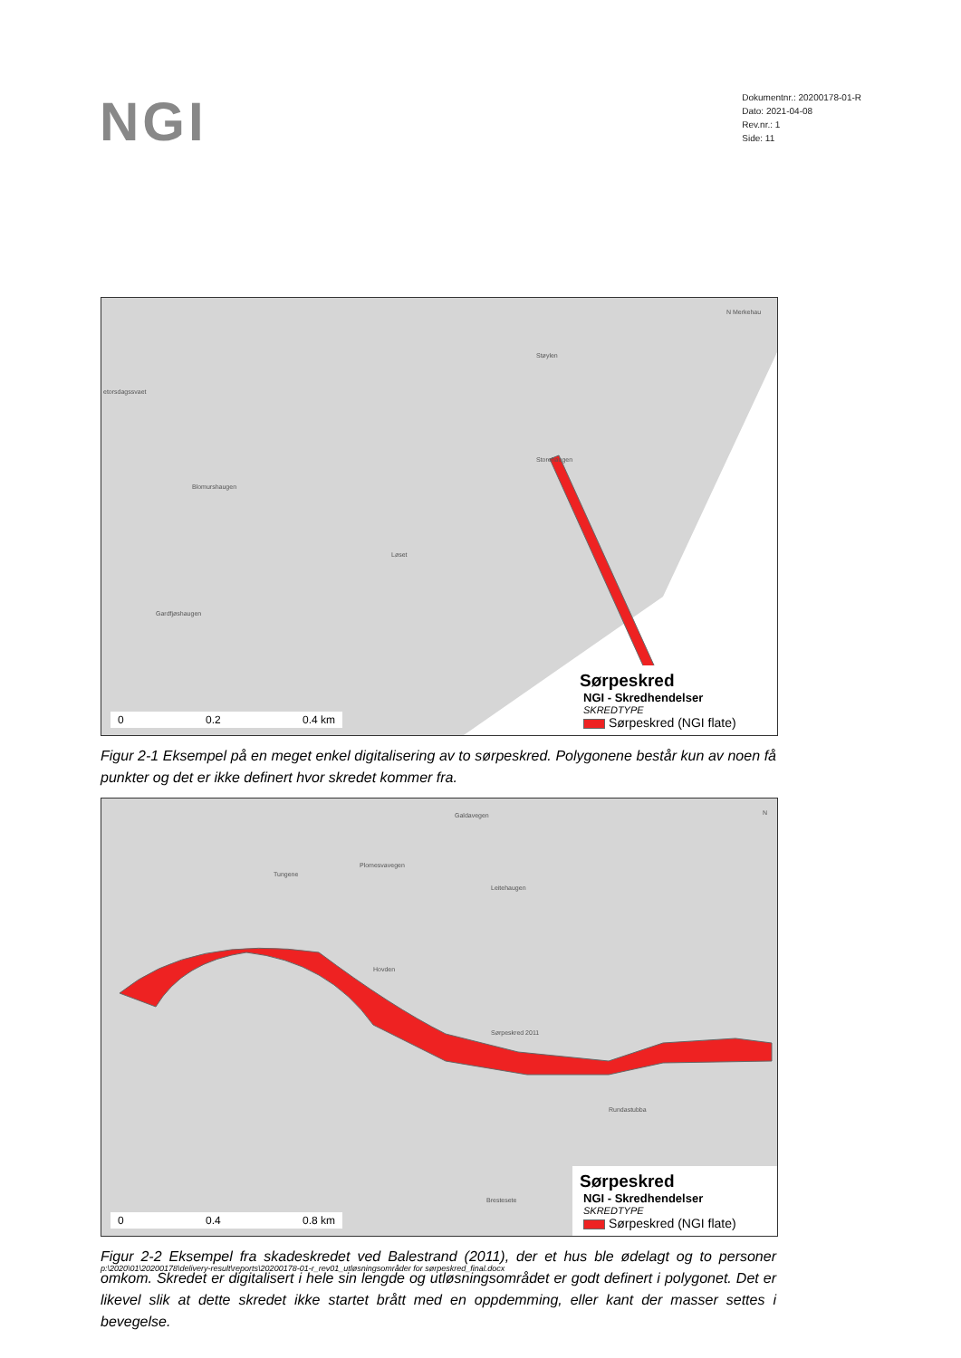NGI
Dokumentnr.: 20200178-01-R
Dato: 2021-04-08
Rev.nr.: 1
Side: 11
etorsdagssvaet
Støylen
Storehaugen
Blomurshaugen
Løset
Gardfjøshaugen
N Merkehau
0 0.2 0.4 km
Sørpeskred
NGI - Skredhendelser
SKREDTYPE
Sørpeskred (NGI flate)
Figur 2-1 Eksempel på en meget enkel digitalisering av to sørpeskred. Polygonene består kun av noen få punkter og det er ikke definert hvor skredet kommer fra.
Galdavegen
Tungene
Plomesvavegen
Leitehaugen
Hovden
Sørpeskred 2011
Rundastubba
Brestesete
N
0 0.4 0.8 km
Sørpeskred
NGI - Skredhendelser
SKREDTYPE
Sørpeskred (NGI flate)
Figur 2-2 Eksempel fra skadeskredet ved Balestrand (2011), der et hus ble ødelagt og to personer omkom. Skredet er digitalisert i hele sin lengde og utløsningsområdet er godt definert i polygonet. Det er likevel slik at dette skredet ikke startet brått med en oppdemming, eller kant der masser settes i bevegelse.
p:\2020\01\20200178\delivery-result\reports\20200178-01-r_rev01_utløsningsområder for sørpeskred_final.docx